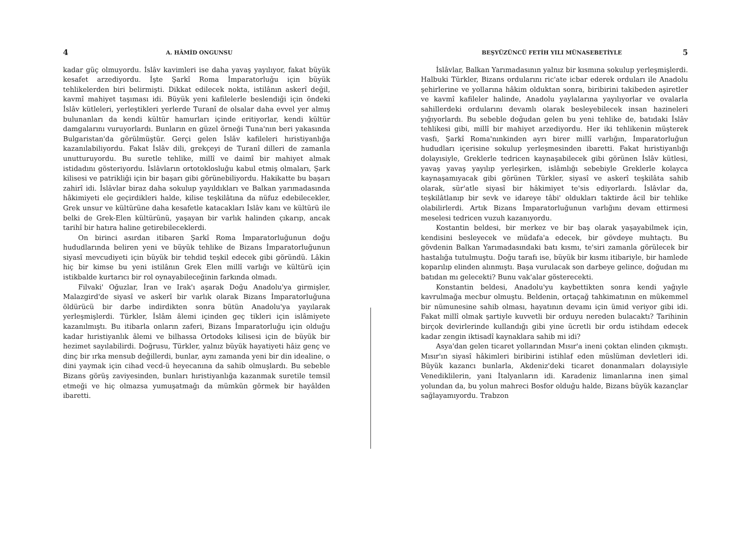4 A. HÂMİD ONGUNSU
kadar güç olmuyordu. İslâv kavimleri ise daha yavaş yayılıyor, fakat büyük kesafet arzediyordu. İşte Şarkî Roma İmparatorluğu için büyük tehlikelerden biri belirmişti. Dikkat edilecek nokta, istilânın askerî değil, kavmî mahiyet taşıması idi. Büyük yeni kafilelerle beslendiği için öndeki İslâv kütleleri, yerleştikleri yerlerde Turanî de olsalar daha evvel yer almış bulunanları da kendi kültür hamurları içinde eritiyorlar, kendi kültür damgalarını vuruyorlardı. Bunların en güzel örneği Tuna'nın beri yakasında Bulgaristan'da görülmüştür. Gerçi gelen İslâv kafileleri hıristiyanlığa kazanılabiliyordu. Fakat İslâv dili, grekçeyi de Turanî dilleri de zamanla unutturuyordu. Bu suretle tehlike, millî ve daimî bir mahiyet almak istidadını gösteriyordu. İslâvların ortotoklosluğu kabul etmiş olmaları, Şark kilisesi ve patrikliği için bir başarı gibi görünebiliyordu. Hakikatte bu başarı zahirî idi. İslâvlar biraz daha sokulup yayıldıkları ve Balkan yarımadasında hâkimiyeti ele geçirdikleri halde, kilise teşkilâtına da nüfuz edebilecekler, Grek unsur ve kültürüne daha kesafetle katacakları İslâv kanı ve kültürü ile belki de Grek-Elen kültürünü, yaşayan bir varlık halinden çıkarıp, ancak tarihî bir hatıra haline getirebileceklerdi.
On birinci asırdan itibaren Şarkî Roma İmparatorluğunun doğu hududlarında beliren yeni ve büyük tehlike de Bizans İmparatorluğunun siyasî mevcudiyeti için büyük bir tehdid teşkil edecek gibi göründü. Lâkin hiç bir kimse bu yeni istilânın Grek Elen millî varlığı ve kültürü için istikbalde kurtarıcı bir rol oynayabileceğinin farkında olmadı.
Filvaki' Oğuzlar, İran ve Irak'ı aşarak Doğu Anadolu'ya girmişler, Malazgird'de siyasî ve askerî bir varlık olarak Bizans İmparatorluğuna öldürücü bir darbe indirdikten sonra bütün Anadolu'ya yayılarak yerleşmişlerdi. Türkler, İslâm âlemi içinden geç tikleri için islâmiyete kazanılmıştı. Bu itibarla onların zaferi, Bizans İmparatorluğu için olduğu kadar hıristiyanlık âlemi ve bilhassa Ortodoks kilisesi için de büyük bir hezimet sayılabilirdi. Doğrusu, Türkler, yalnız büyük hayatiyeti hâiz genç ve dinç bir ırka mensub değillerdi, bunlar, aynı zamanda yeni bir din idealine, o dini yaymak için cihad vecd-ü heyecanına da sahib olmuşlardı. Bu sebeble Bizans görüş zaviyesinden, bunları hıristiyanlığa kazanmak suretile temsil etmeği ve hiç olmazsa yumuşatmağı da mümkün görmek bir hayâlden ibaretti.
BEŞYÜZÜNCÜ FETİH YILI MÜNASEBETİYLE 5
İslâvlar, Balkan Yarımadasının yalnız bir kısmına sokulup yerleşmişlerdi. Halbuki Türkler, Bizans ordularını ric'ate icbar ederek orduları ile Anadolu şehirlerine ve yollarına hâkim olduktan sonra, biribirini takibeden aşiretler ve kavmî kafileler halinde, Anadolu yaylalarına yayılıyorlar ve ovalarla sahillerdeki ordularını devamlı olarak besleyebilecek insan hazineleri yığıyorlardı. Bu sebeble doğudan gelen bu yeni tehlike de, batıdaki İslâv tehlikesi gibi, millî bir mahiyet arzediyordu. Her iki tehlikenin müşterek vasfı, Şarkî Roma'nınkinden ayrı birer millî varlığın, İmparatorluğun hududları içerisine sokulup yerleşmesinden ibaretti. Fakat hıristiyanlığı dolayısiyle, Greklerle tedricen kaynaşabilecek gibi görünen İslâv kütlesi, yavaş yavaş yayılıp yerleşirken, islâmlığı sebebiyle Greklerle kolayca kaynaşamıyacak gibi görünen Türkler, siyasî ve askerî teşkilâta sahib olarak, sür'atle siyasî bir hâkimiyet te'sis ediyorlardı. İslâvlar da, teşkilâtlanıp bir sevk ve idareye tâbi' oldukları taktirde âcil bir tehlike olabilirlerdi. Artık Bizans İmparatorluğunun varlığını devam ettirmesi meselesi tedricen vuzuh kazanıyordu.
Kostantin beldesi, bir merkez ve bir baş olarak yaşayabilmek için, kendisini besleyecek ve müdafa'a edecek, bir gövdeye muhtaçtı. Bu gövdenin Balkan Yarımadasındaki batı kısmı, te'siri zamanla görülecek bir hastalığa tutulmuştu. Doğu tarafı ise, büyük bir kısmı itibariyle, bir hamlede koparılıp elinden alınmıştı. Başa vurulacak son darbeye gelince, doğudan mı batıdan mı gelecekti? Bunu vak'alar gösterecekti.
Konstantin beldesi, Anadolu'yu kaybettikten sonra kendi yağıyle kavrulmağa mecbur olmuştu. Beldenin, ortaçağ tahkimatının en mükemmel bir nümunesine sahib olması, hayatının devamı için ümid veriyor gibi idi. Fakat millî olmak şartiyle kuvvetli bir orduyu nereden bulacaktı? Tarihinin birçok devirlerinde kullandığı gibi yine ücretli bir ordu istihdam edecek kadar zengin iktisadî kaynaklara sahib mi idi?
Asya'dan gelen ticaret yollarından Mısır'a ineni çoktan elinden çıkmıştı. Mısır'ın siyasî hâkimleri biribirini istihlaf eden müslüman devletleri idi. Büyük kazancı bunlarla, Akdeniz'deki ticaret donanmaları dolayısiyle Venediklilerin, yani İtalyanların idi. Karadeniz limanlarına inen şimal yolundan da, bu yolun mahreci Bosfor olduğu halde, Bizans büyük kazançlar sağlayamıyordu. Trabzon